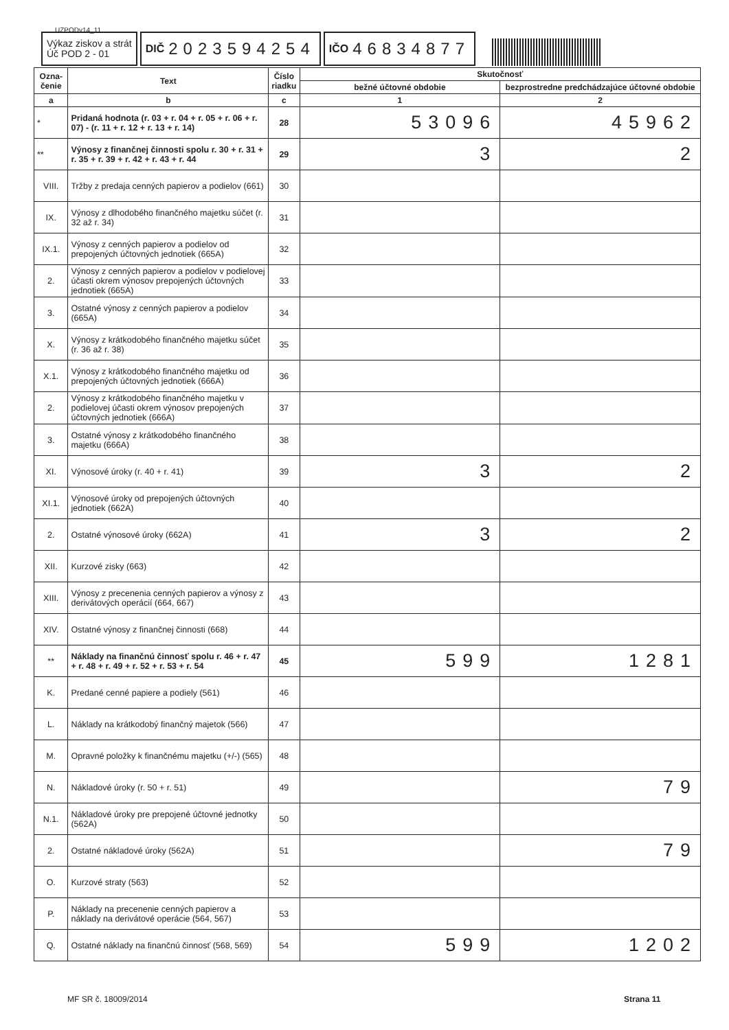UZPODv14_11
Výkaz ziskov a strát
Úč POD 2 - 01
DIČ 2023594254
IČO 46834877
| Ozna- čenie | Text | Číslo riadku | Skutočnosť | |
| --- | --- | --- | --- | --- |
| | | | bežné účtovné obdobie | bezprostredne predchádzajúce účtovné obdobie |
| a | b | c | 1 | 2 |
| * | Pridaná hodnota (r. 03 + r. 04 + r. 05 + r. 06 + r. 07) - (r. 11 + r. 12 + r. 13 + r. 14) | 28 | 53096 | 45962 |
| ** | Výnosy z finančnej činnosti spolu r. 30 + r. 31 + r. 35 + r. 39 + r. 42 + r. 43 + r. 44 | 29 | 3 | 2 |
| VIII. | Tržby z predaja cenných papierov a podielov (661) | 30 | | |
| IX. | Výnosy z dlhodobého finančného majetku súčet (r. 32 až r. 34) | 31 | | |
| IX.1. | Výnosy z cenných papierov a podielov od prepojených účtovných jednotiek (665A) | 32 | | |
| 2. | Výnosy z cenných papierov a podielov v podielovej účasti okrem výnosov prepojených účtovných jednotiek (665A) | 33 | | |
| 3. | Ostatné výnosy z cenných papierov a podielov (665A) | 34 | | |
| X. | Výnosy z krátkodobého finančného majetku súčet (r. 36 až r. 38) | 35 | | |
| X.1. | Výnosy z krátkodobého finančného majetku od prepojených účtovných jednotiek (666A) | 36 | | |
| 2. | Výnosy z krátkodobého finančného majetku v podielovej účasti okrem výnosov prepojených účtovných jednotiek (666A) | 37 | | |
| 3. | Ostatné výnosy z krátkodobého finančného majetku (666A) | 38 | | |
| XI. | Výnosové úroky (r. 40 + r. 41) | 39 | 3 | 2 |
| XI.1. | Výnosové úroky od prepojených účtovných jednotiek (662A) | 40 | | |
| 2. | Ostatné výnosové úroky (662A) | 41 | 3 | 2 |
| XII. | Kurzové zisky (663) | 42 | | |
| XIII. | Výnosy z precenenia cenných papierov a výnosy z derivátových operácií (664, 667) | 43 | | |
| XIV. | Ostatné výnosy z finančnej činnosti (668) | 44 | | |
| ** | Náklady na finančnú činnosť spolu r. 46 + r. 47 + r. 48 + r. 49 + r. 52 + r. 53 + r. 54 | 45 | 599 | 1281 |
| K. | Predané cenné papiere a podiely (561) | 46 | | |
| L. | Náklady na krátkodobý finančný majetok (566) | 47 | | |
| M. | Opravné položky k finančnému majetku (+/-) (565) | 48 | | |
| N. | Nákladové úroky (r. 50 + r. 51) | 49 | | 79 |
| N.1. | Nákladové úroky pre prepojené účtovné jednotky (562A) | 50 | | |
| 2. | Ostatné nákladové úroky (562A) | 51 | | 79 |
| O. | Kurzové straty (563) | 52 | | |
| P. | Náklady na precenenie cenných papierov a náklady na derivátové operácie (564, 567) | 53 | | |
| Q. | Ostatné náklady na finančnú činnosť (568, 569) | 54 | 599 | 1202 |
MF SR č. 18009/2014 Strana 11